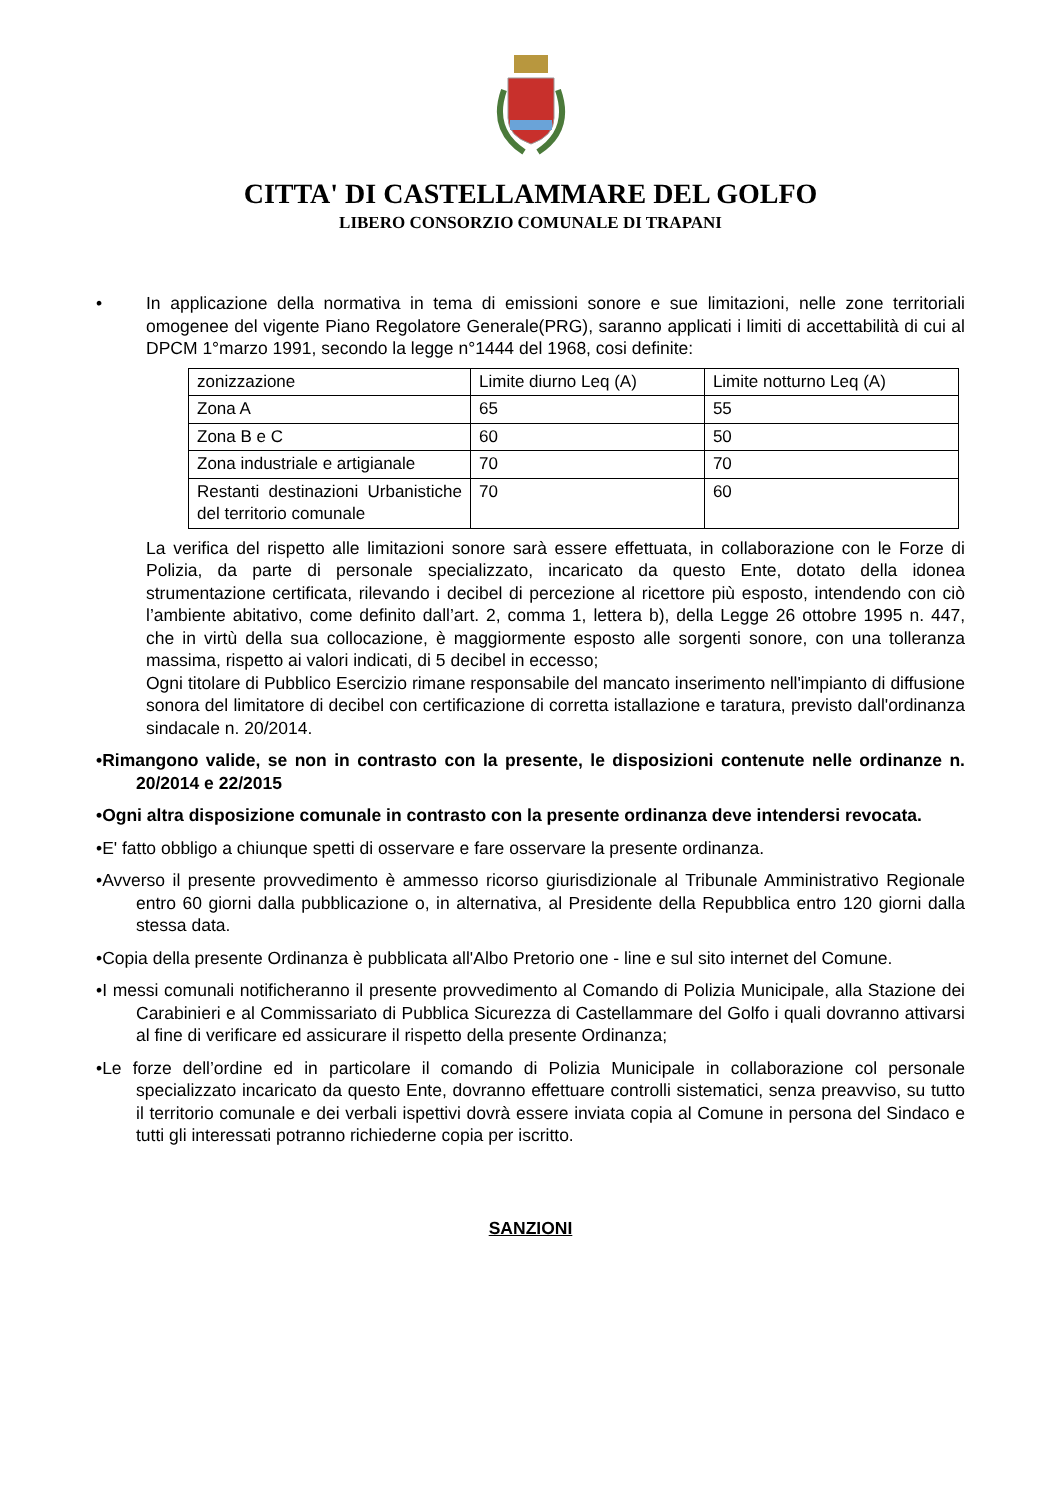CITTA' DI CASTELLAMMARE DEL GOLFO
LIBERO CONSORZIO COMUNALE DI TRAPANI
• In applicazione della normativa in tema di emissioni sonore e sue limitazioni, nelle zone territoriali omogenee del vigente Piano Regolatore Generale(PRG), saranno applicati i limiti di accettabilità di cui al DPCM 1°marzo 1991, secondo la legge n°1444 del 1968, cosi definite:
| zonizzazione | Limite diurno Leq (A) | Limite notturno Leq (A) |
| Zona A | 65 | 55 |
| Zona B e C | 60 | 50 |
| Zona industriale e artigianale | 70 | 70 |
| Restanti destinazioni Urbanistiche del territorio comunale | 70 | 60 |
La verifica del rispetto alle limitazioni sonore sarà essere effettuata, in collaborazione con le Forze di Polizia, da parte di personale specializzato, incaricato da questo Ente, dotato della idonea strumentazione certificata, rilevando i decibel di percezione al ricettore più esposto, intendendo con ciò l’ambiente abitativo, come definito dall’art. 2, comma 1, lettera b), della Legge 26 ottobre 1995 n. 447, che in virtù della sua collocazione, è maggiormente esposto alle sorgenti sonore, con una tolleranza massima, rispetto ai valori indicati, di 5 decibel in eccesso;
Ogni titolare di Pubblico Esercizio rimane responsabile del mancato inserimento nell'impianto di diffusione sonora del limitatore di decibel con certificazione di corretta istallazione e taratura, previsto dall'ordinanza sindacale n. 20/2014.
•Rimangono valide, se non in contrasto con la presente, le disposizioni contenute nelle ordinanze n. 20/2014 e 22/2015
•Ogni altra disposizione comunale in contrasto con la presente ordinanza deve intendersi revocata.
•E' fatto obbligo a chiunque spetti di osservare e fare osservare la presente ordinanza.
•Avverso il presente provvedimento è ammesso ricorso giurisdizionale al Tribunale Amministrativo Regionale entro 60 giorni dalla pubblicazione o, in alternativa, al Presidente della Repubblica entro 120 giorni dalla stessa data.
•Copia della presente Ordinanza è pubblicata all'Albo Pretorio one - line e sul sito internet del Comune.
•I messi comunali notificheranno il presente provvedimento al Comando di Polizia Municipale, alla Stazione dei Carabinieri e al Commissariato di Pubblica Sicurezza di Castellammare del Golfo i quali dovranno attivarsi al fine di verificare ed assicurare il rispetto della presente Ordinanza;
•Le forze dell’ordine ed in particolare il comando di Polizia Municipale in collaborazione col personale specializzato incaricato da questo Ente, dovranno effettuare controlli sistematici, senza preavviso, su tutto il territorio comunale e dei verbali ispettivi dovrà essere inviata copia al Comune in persona del Sindaco e tutti gli interessati potranno richiederne copia per iscritto.
SANZIONI